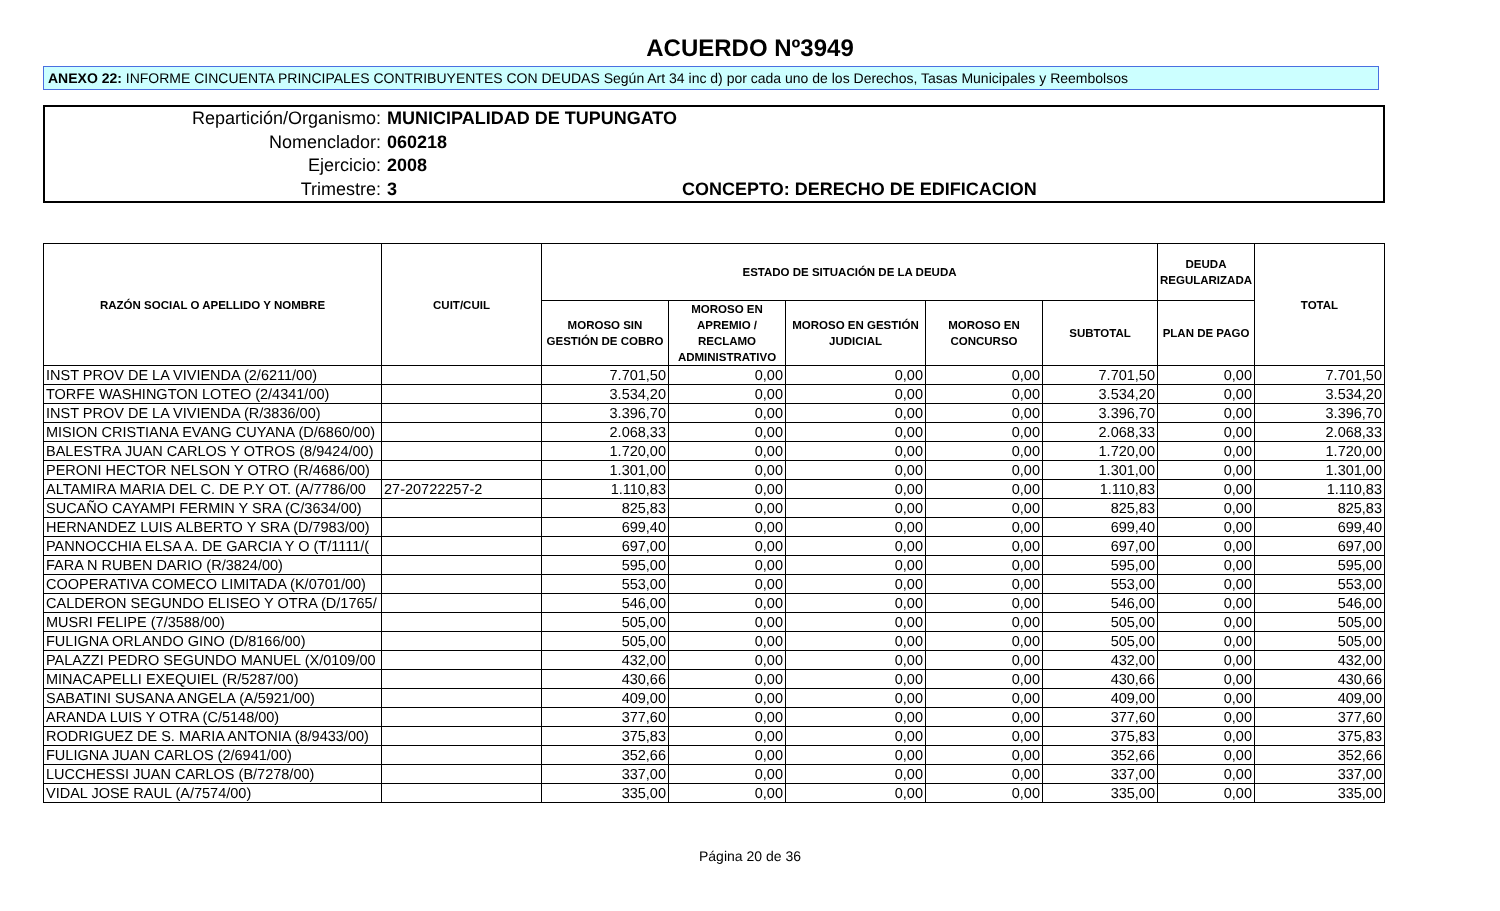ACUERDO Nº3949
ANEXO 22: INFORME CINCUENTA PRINCIPALES CONTRIBUYENTES CON DEUDAS Según Art 34 inc d) por cada uno de los Derechos, Tasas Municipales y Reembolsos
Repartición/Organismo: MUNICIPALIDAD DE TUPUNGATO
Nomenclador: 060218
Ejercicio: 2008
Trimestre: 3 CONCEPTO: DERECHO DE EDIFICACION
| RAZÓN SOCIAL O APELLIDO Y NOMBRE | CUIT/CUIL | ESTADO DE SITUACIÓN DE LA DEUDA | | | | | DEUDA REGULARIZADA | TOTAL |
| --- | --- | --- | --- | --- | --- | --- | --- | --- |
| | | MOROSO SIN GESTIÓN DE COBRO | MOROSO EN APREMIO / RECLAMO ADMINISTRATIVO | MOROSO EN GESTIÓN JUDICIAL | MOROSO EN CONCURSO | SUBTOTAL | PLAN DE PAGO | |
| INST PROV DE LA VIVIENDA (2/6211/00) | | 7.701,50 | 0,00 | 0,00 | 0,00 | 7.701,50 | 0,00 | 7.701,50 |
| TORFE WASHINGTON LOTEO (2/4341/00) | | 3.534,20 | 0,00 | 0,00 | 0,00 | 3.534,20 | 0,00 | 3.534,20 |
| INST PROV DE LA VIVIENDA (R/3836/00) | | 3.396,70 | 0,00 | 0,00 | 0,00 | 3.396,70 | 0,00 | 3.396,70 |
| MISION CRISTIANA EVANG CUYANA (D/6860/00) | | 2.068,33 | 0,00 | 0,00 | 0,00 | 2.068,33 | 0,00 | 2.068,33 |
| BALESTRA JUAN CARLOS Y OTROS (8/9424/00) | | 1.720,00 | 0,00 | 0,00 | 0,00 | 1.720,00 | 0,00 | 1.720,00 |
| PERONI HECTOR NELSON Y OTRO (R/4686/00) | | 1.301,00 | 0,00 | 0,00 | 0,00 | 1.301,00 | 0,00 | 1.301,00 |
| ALTAMIRA MARIA DEL C. DE P.Y OT. (A/7786/00 | 27-20722257-2 | 1.110,83 | 0,00 | 0,00 | 0,00 | 1.110,83 | 0,00 | 1.110,83 |
| SUCAÑO CAYAMPI FERMIN Y SRA (C/3634/00) | | 825,83 | 0,00 | 0,00 | 0,00 | 825,83 | 0,00 | 825,83 |
| HERNANDEZ LUIS ALBERTO Y SRA (D/7983/00) | | 699,40 | 0,00 | 0,00 | 0,00 | 699,40 | 0,00 | 699,40 |
| PANNOCCHIA ELSA A. DE GARCIA Y O (T/1111/( | | 697,00 | 0,00 | 0,00 | 0,00 | 697,00 | 0,00 | 697,00 |
| FARA N RUBEN DARIO (R/3824/00) | | 595,00 | 0,00 | 0,00 | 0,00 | 595,00 | 0,00 | 595,00 |
| COOPERATIVA COMECO LIMITADA (K/0701/00) | | 553,00 | 0,00 | 0,00 | 0,00 | 553,00 | 0,00 | 553,00 |
| CALDERON SEGUNDO ELISEO Y OTRA (D/1765/ | | 546,00 | 0,00 | 0,00 | 0,00 | 546,00 | 0,00 | 546,00 |
| MUSRI FELIPE (7/3588/00) | | 505,00 | 0,00 | 0,00 | 0,00 | 505,00 | 0,00 | 505,00 |
| FULIGNA ORLANDO GINO (D/8166/00) | | 505,00 | 0,00 | 0,00 | 0,00 | 505,00 | 0,00 | 505,00 |
| PALAZZI PEDRO SEGUNDO MANUEL (X/0109/00 | | 432,00 | 0,00 | 0,00 | 0,00 | 432,00 | 0,00 | 432,00 |
| MINACAPELLI EXEQUIEL (R/5287/00) | | 430,66 | 0,00 | 0,00 | 0,00 | 430,66 | 0,00 | 430,66 |
| SABATINI SUSANA ANGELA (A/5921/00) | | 409,00 | 0,00 | 0,00 | 0,00 | 409,00 | 0,00 | 409,00 |
| ARANDA LUIS Y OTRA (C/5148/00) | | 377,60 | 0,00 | 0,00 | 0,00 | 377,60 | 0,00 | 377,60 |
| RODRIGUEZ DE S. MARIA ANTONIA (8/9433/00) | | 375,83 | 0,00 | 0,00 | 0,00 | 375,83 | 0,00 | 375,83 |
| FULIGNA JUAN CARLOS (2/6941/00) | | 352,66 | 0,00 | 0,00 | 0,00 | 352,66 | 0,00 | 352,66 |
| LUCCHESSI JUAN CARLOS (B/7278/00) | | 337,00 | 0,00 | 0,00 | 0,00 | 337,00 | 0,00 | 337,00 |
| VIDAL JOSE RAUL (A/7574/00) | | 335,00 | 0,00 | 0,00 | 0,00 | 335,00 | 0,00 | 335,00 |
Página 20 de 36